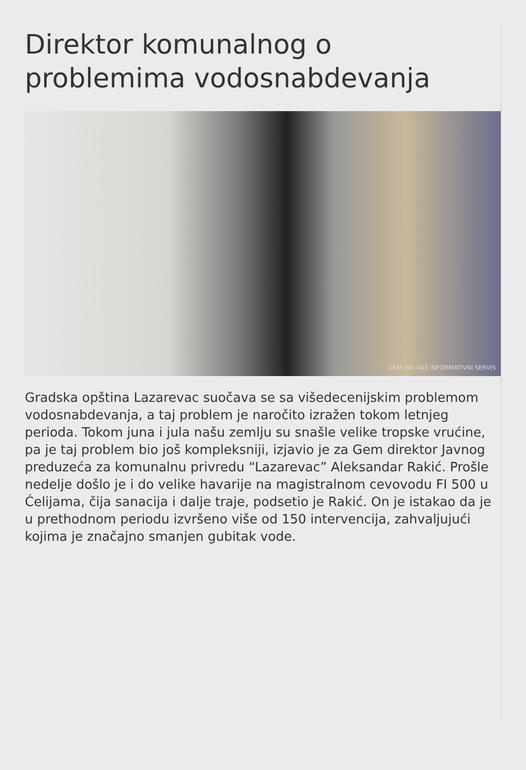Direktor komunalnog o problemima vodosnabdevanja
GEM info VAŠ INFORMATIVNI SERVIS
Gradska opština Lazarevac suočava se sa višedecenijskim problemom vodosnabdevanja, a taj problem je naročito izražen tokom letnjeg perioda. Tokom juna i jula našu zemlju su snašle velike tropske vrućine, pa je taj problem bio još kompleksniji, izjavio je za Gem direktor Javnog preduzeća za komunalnu privredu “Lazarevac” Aleksandar Rakić. Prošle nedelje došlo je i do velike havarije na magistralnom cevovodu FI 500 u Ćelijama, čija sanacija i dalje traje, podsetio je Rakić. On je istakao da je u prethodnom periodu izvršeno više od 150 intervencija, zahvaljujući kojima je značajno smanjen gubitak vode.